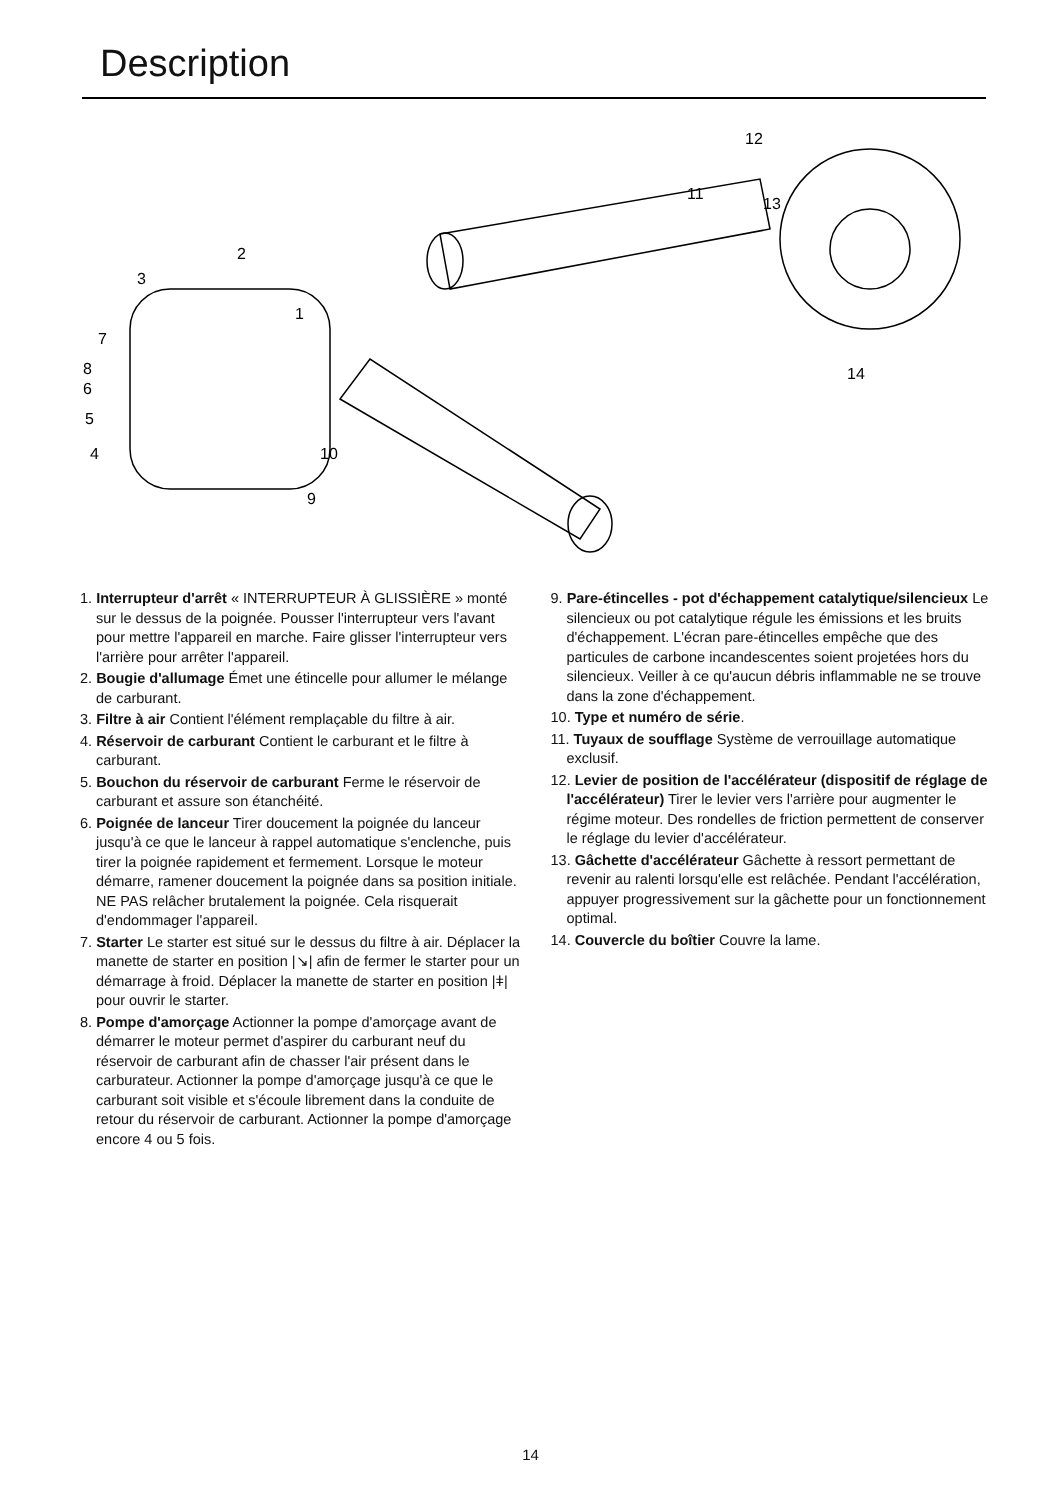Description
1
2
3
4
5
6
7
8
9
10
11
12
13
14
1. Interrupteur d'arrêt « INTERRUPTEUR À GLISSIÈRE » monté sur le dessus de la poignée. Pousser l'interrupteur vers l'avant pour mettre l'appareil en marche. Faire glisser l'interrupteur vers l'arrière pour arrêter l'appareil.
2. Bougie d'allumage Émet une étincelle pour allumer le mélange de carburant.
3. Filtre à air Contient l'élément remplaçable du filtre à air.
4. Réservoir de carburant Contient le carburant et le filtre à carburant.
5. Bouchon du réservoir de carburant Ferme le réservoir de carburant et assure son étanchéité.
6. Poignée de lanceur Tirer doucement la poignée du lanceur jusqu'à ce que le lanceur à rappel automatique s'enclenche, puis tirer la poignée rapidement et fermement. Lorsque le moteur démarre, ramener doucement la poignée dans sa position initiale. NE PAS relâcher brutalement la poignée. Cela risquerait d'endommager l'appareil.
7. Starter Le starter est situé sur le dessus du filtre à air. Déplacer la manette de starter en position |↘| afin de fermer le starter pour un démarrage à froid. Déplacer la manette de starter en position |ǂ| pour ouvrir le starter.
8. Pompe d'amorçage Actionner la pompe d'amorçage avant de démarrer le moteur permet d'aspirer du carburant neuf du réservoir de carburant afin de chasser l'air présent dans le carburateur. Actionner la pompe d'amorçage jusqu'à ce que le carburant soit visible et s'écoule librement dans la conduite de retour du réservoir de carburant. Actionner la pompe d'amorçage encore 4 ou 5 fois.
9. Pare-étincelles - pot d'échappement catalytique/silencieux Le silencieux ou pot catalytique régule les émissions et les bruits d'échappement. L'écran pare-étincelles empêche que des particules de carbone incandescentes soient projetées hors du silencieux. Veiller à ce qu'aucun débris inflammable ne se trouve dans la zone d'échappement.
10. Type et numéro de série.
11. Tuyaux de soufflage Système de verrouillage automatique exclusif.
12. Levier de position de l'accélérateur (dispositif de réglage de l'accélérateur) Tirer le levier vers l'arrière pour augmenter le régime moteur. Des rondelles de friction permettent de conserver le réglage du levier d'accélérateur.
13. Gâchette d'accélérateur Gâchette à ressort permettant de revenir au ralenti lorsqu'elle est relâchée. Pendant l'accélération, appuyer progressivement sur la gâchette pour un fonctionnement optimal.
14. Couvercle du boîtier Couvre la lame.
14